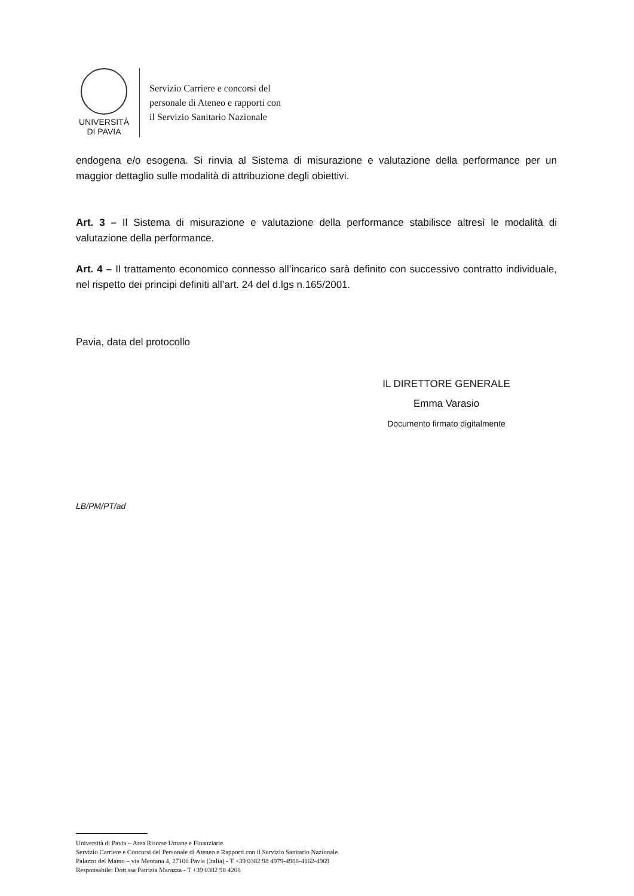UNIVERSITÀ
DI PAVIA
Servizio Carriere e concorsi del
personale di Ateneo e rapporti con
il Servizio Sanitario Nazionale
endogena e/o esogena. Si rinvia al Sistema di misurazione e valutazione della performance per un maggior dettaglio sulle modalità di attribuzione degli obiettivi.
Art. 3 – Il Sistema di misurazione e valutazione della performance stabilisce altresì le modalità di valutazione della performance.
Art. 4 – Il trattamento economico connesso all’incarico sarà definito con successivo contratto individuale, nel rispetto dei principi definiti all’art. 24 del d.lgs n.165/2001.
Pavia, data del protocollo
IL DIRETTORE GENERALE
Emma Varasio
Documento firmato digitalmente
LB/PM/PT/ad
Università di Pavia – Area Risorse Umane e Finanziarie
Servizio Carriere e Concorsi del Personale di Ateneo e Rapporti con il Servizio Sanitario Nazionale
Palazzo del Maino – via Mentana 4, 27100 Pavia (Italia) - T +39 0382 98 4979-4988-4162-4969
Responsabile: Dott.ssa Patrizia Marazza - T +39 0382 98 4208